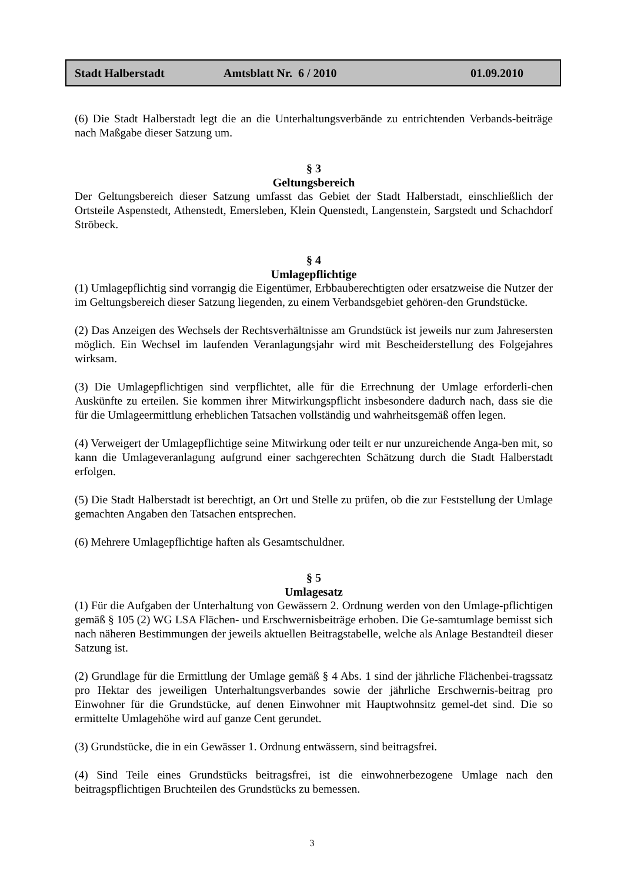Stadt Halberstadt Amtsblatt Nr. 6 / 2010 01.09.2010
(6) Die Stadt Halberstadt legt die an die Unterhaltungsverbände zu entrichtenden Verbands-beiträge nach Maßgabe dieser Satzung um.
§ 3
Geltungsbereich
Der Geltungsbereich dieser Satzung umfasst das Gebiet der Stadt Halberstadt, einschließlich der Ortsteile Aspenstedt, Athenstedt, Emersleben, Klein Quenstedt, Langenstein, Sargstedt und Schachdorf Ströbeck.
§ 4
Umlagepflichtige
(1) Umlagepflichtig sind vorrangig die Eigentümer, Erbbauberechtigten oder ersatzweise die Nutzer der im Geltungsbereich dieser Satzung liegenden, zu einem Verbandsgebiet gehören-den Grundstücke.
(2) Das Anzeigen des Wechsels der Rechtsverhältnisse am Grundstück ist jeweils nur zum Jahresersten möglich. Ein Wechsel im laufenden Veranlagungsjahr wird mit Bescheiderstellung des Folgejahres wirksam.
(3) Die Umlagepflichtigen sind verpflichtet, alle für die Errechnung der Umlage erforderli-chen Auskünfte zu erteilen. Sie kommen ihrer Mitwirkungspflicht insbesondere dadurch nach, dass sie die für die Umlageermittlung erheblichen Tatsachen vollständig und wahrheitsgemäß offen legen.
(4) Verweigert der Umlagepflichtige seine Mitwirkung oder teilt er nur unzureichende Anga-ben mit, so kann die Umlageveranlagung aufgrund einer sachgerechten Schätzung durch die Stadt Halberstadt erfolgen.
(5) Die Stadt Halberstadt ist berechtigt, an Ort und Stelle zu prüfen, ob die zur Feststellung der Umlage gemachten Angaben den Tatsachen entsprechen.
(6) Mehrere Umlagepflichtige haften als Gesamtschuldner.
§ 5
Umlagesatz
(1) Für die Aufgaben der Unterhaltung von Gewässern 2. Ordnung werden von den Umlage-pflichtigen gemäß § 105 (2) WG LSA Flächen- und Erschwernisbeiträge erhoben. Die Ge-samtumlage bemisst sich nach näheren Bestimmungen der jeweils aktuellen Beitragstabelle, welche als Anlage Bestandteil dieser Satzung ist.
(2) Grundlage für die Ermittlung der Umlage gemäß § 4 Abs. 1 sind der jährliche Flächenbei-tragssatz pro Hektar des jeweiligen Unterhaltungsverbandes sowie der jährliche Erschwernis-beitrag pro Einwohner für die Grundstücke, auf denen Einwohner mit Hauptwohnsitz gemel-det sind. Die so ermittelte Umlagehöhe wird auf ganze Cent gerundet.
(3) Grundstücke, die in ein Gewässer 1. Ordnung entwässern, sind beitragsfrei.
(4) Sind Teile eines Grundstücks beitragsfrei, ist die einwohnerbezogene Umlage nach den beitragspflichtigen Bruchteilen des Grundstücks zu bemessen.
3